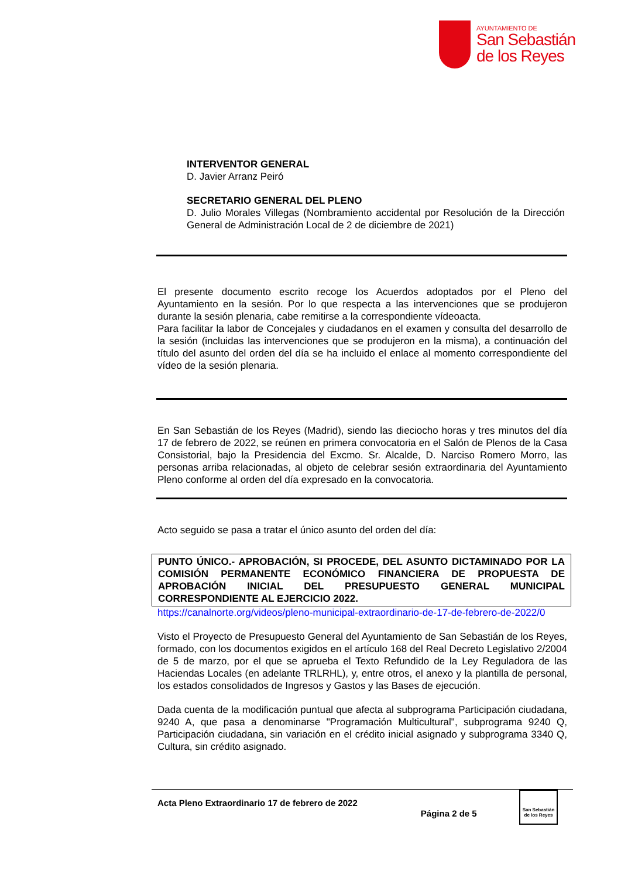AYUNTAMIENTO DE
San Sebastián
de los Reyes
INTERVENTOR GENERAL
D. Javier Arranz Peiró
SECRETARIO GENERAL DEL PLENO
D. Julio Morales Villegas (Nombramiento accidental por Resolución de la Dirección General de Administración Local de 2 de diciembre de 2021)
El presente documento escrito recoge los Acuerdos adoptados por el Pleno del Ayuntamiento en la sesión. Por lo que respecta a las intervenciones que se produjeron durante la sesión plenaria, cabe remitirse a la correspondiente vídeoacta.
Para facilitar la labor de Concejales y ciudadanos en el examen y consulta del desarrollo de la sesión (incluidas las intervenciones que se produjeron en la misma), a continuación del título del asunto del orden del día se ha incluido el enlace al momento correspondiente del vídeo de la sesión plenaria.
En San Sebastián de los Reyes (Madrid), siendo las dieciocho horas y tres minutos del día 17 de febrero de 2022, se reúnen en primera convocatoria en el Salón de Plenos de la Casa Consistorial, bajo la Presidencia del Excmo. Sr. Alcalde, D. Narciso Romero Morro, las personas arriba relacionadas, al objeto de celebrar sesión extraordinaria del Ayuntamiento Pleno conforme al orden del día expresado en la convocatoria.
Acto seguido se pasa a tratar el único asunto del orden del día:
PUNTO ÚNICO.- APROBACIÓN, SI PROCEDE, DEL ASUNTO DICTAMINADO POR LA COMISIÓN PERMANENTE ECONÓMICO FINANCIERA DE PROPUESTA DE APROBACIÓN INICIAL DEL PRESUPUESTO GENERAL MUNICIPAL CORRESPONDIENTE AL EJERCICIO 2022.
https://canalnorte.org/videos/pleno-municipal-extraordinario-de-17-de-febrero-de-2022/0
Visto el Proyecto de Presupuesto General del Ayuntamiento de San Sebastián de los Reyes, formado, con los documentos exigidos en el artículo 168 del Real Decreto Legislativo 2/2004 de 5 de marzo, por el que se aprueba el Texto Refundido de la Ley Reguladora de las Haciendas Locales (en adelante TRLRHL), y, entre otros, el anexo y la plantilla de personal, los estados consolidados de Ingresos y Gastos y las Bases de ejecución.
Dada cuenta de la modificación puntual que afecta al subprograma Participación ciudadana, 9240 A, que pasa a denominarse "Programación Multicultural", subprograma 9240 Q, Participación ciudadana, sin variación en el crédito inicial asignado y subprograma 3340 Q, Cultura, sin crédito asignado.
Acta Pleno Extraordinario 17 de febrero de 2022
Página 2 de 5
San Sebastián
de los Reyes